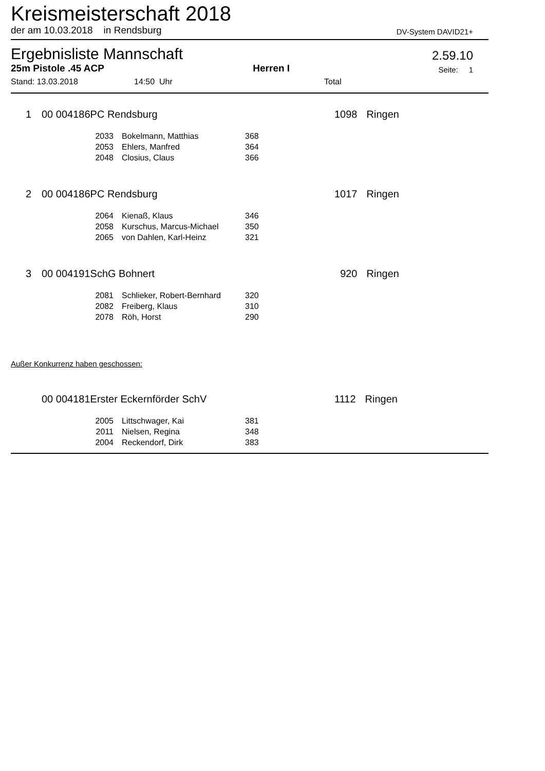Kreismeisterschaft 2018
der am 10.03.2018 in Rendsburg DV-System DAVID21+
Ergebnisliste Mannschaft 2.59.10
25m Pistole .45 ACP Herren I Seite: 1
Stand: 13.03.2018 14:50 Uhr Total
| 1 | 00 004186PC Rendsburg | | | 1098 | Ringen |
| | 2033 | Bokelmann, Matthias | 368 | | |
| | 2053 | Ehlers, Manfred | 364 | | |
| | 2048 | Closius, Claus | 366 | | |
| 2 | 00 004186PC Rendsburg | | | 1017 | Ringen |
| | 2064 | Kienaß, Klaus | 346 | | |
| | 2058 | Kurschus, Marcus-Michael | 350 | | |
| | 2065 | von Dahlen, Karl-Heinz | 321 | | |
| 3 | 00 004191SchG Bohnert | | | 920 | Ringen |
| | 2081 | Schlieker, Robert-Bernhard | 320 | | |
| | 2082 | Freiberg, Klaus | 310 | | |
| | 2078 | Röh, Horst | 290 | | |
Außer Konkurrenz haben geschossen:
| | 00 004181Erster Eckernförder SchV | | | 1112 | Ringen |
| | 2005 | Littschwager, Kai | 381 | | |
| | 2011 | Nielsen, Regina | 348 | | |
| | 2004 | Reckendorf, Dirk | 383 | | |